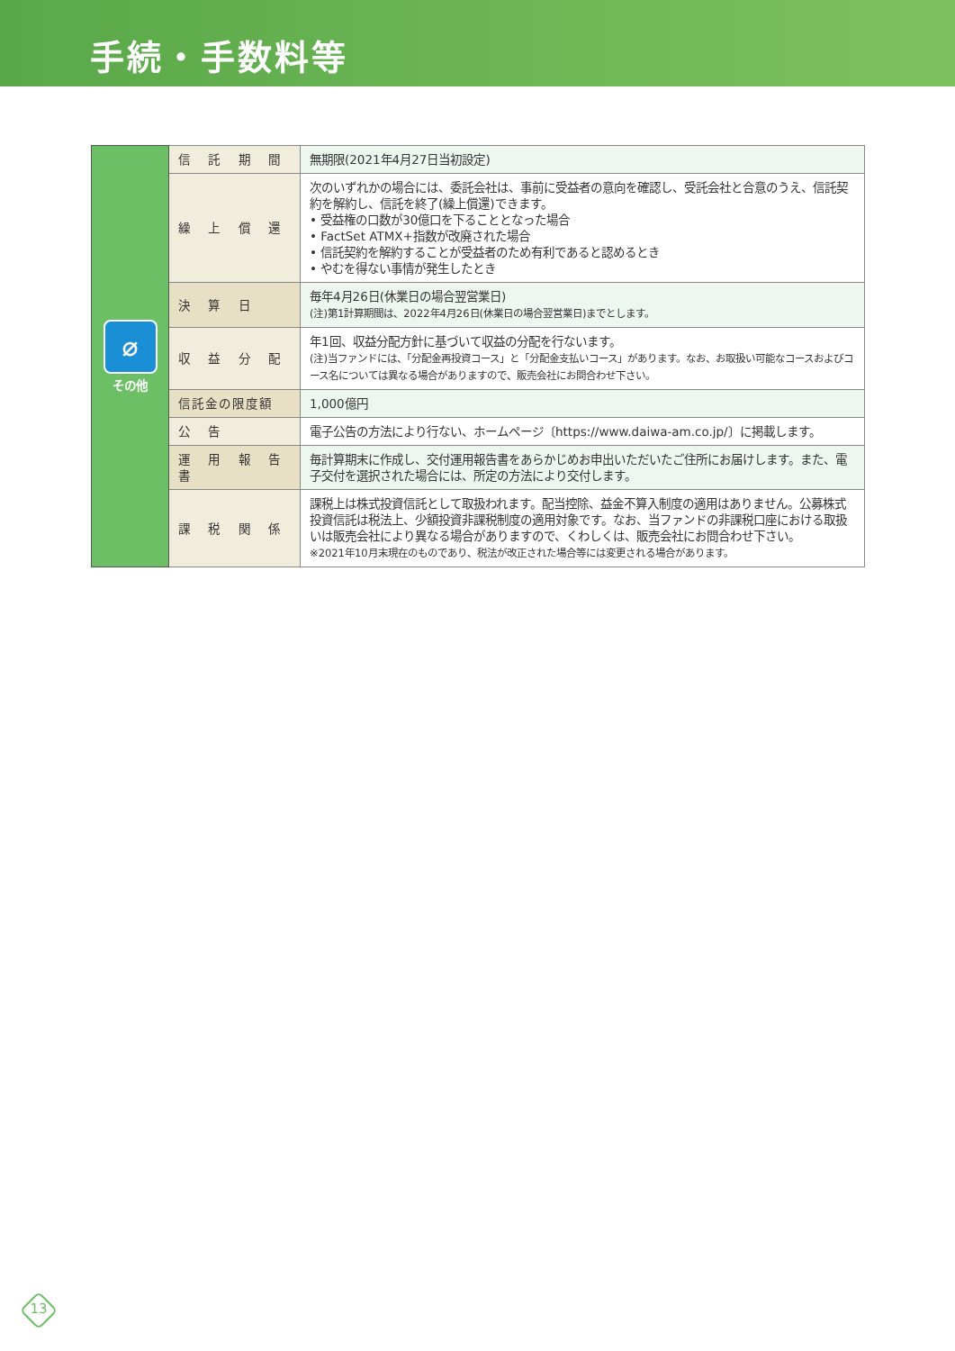手続・手数料等
| ⌀ その他 | 信 託 期 間 | 無期限(2021年4月27日当初設定) |
| | 繰 上 償 還 | 次のいずれかの場合には、委託会社は、事前に受益者の意向を確認し、受託会社と合意のうえ、信託契約を解約し、信託を終了(繰上償還)できます。 • 受益権の口数が30億口を下ることとなった場合 • FactSet ATMX+指数が改廃された場合 • 信託契約を解約することが受益者のため有利であると認めるとき • やむを得ない事情が発生したとき |
| | 決 算 日 | 毎年4月26日(休業日の場合翌営業日) (注)第1計算期間は、2022年4月26日(休業日の場合翌営業日)までとします。 |
| | 収 益 分 配 | 年1回、収益分配方針に基づいて収益の分配を行ないます。 (注)当ファンドには、「分配金再投資コース」と「分配金支払いコース」があります。なお、お取扱い可能なコースおよびコース名については異なる場合がありますので、販売会社にお問合わせ下さい。 |
| | 信託金の限度額 | 1,000億円 |
| | 公 告 | 電子公告の方法により行ない、ホームページ〔https://www.daiwa-am.co.jp/〕に掲載します。 |
| | 運 用 報 告 書 | 毎計算期末に作成し、交付運用報告書をあらかじめお申出いただいたご住所にお届けします。また、電子交付を選択された場合には、所定の方法により交付します。 |
| | 課 税 関 係 | 課税上は株式投資信託として取扱われます。配当控除、益金不算入制度の適用はありません。公募株式投資信託は税法上、少額投資非課税制度の適用対象です。なお、当ファンドの非課税口座における取扱いは販売会社により異なる場合がありますので、くわしくは、販売会社にお問合わせ下さい。 ※2021年10月末現在のものであり、税法が改正された場合等には変更される場合があります。 |
13